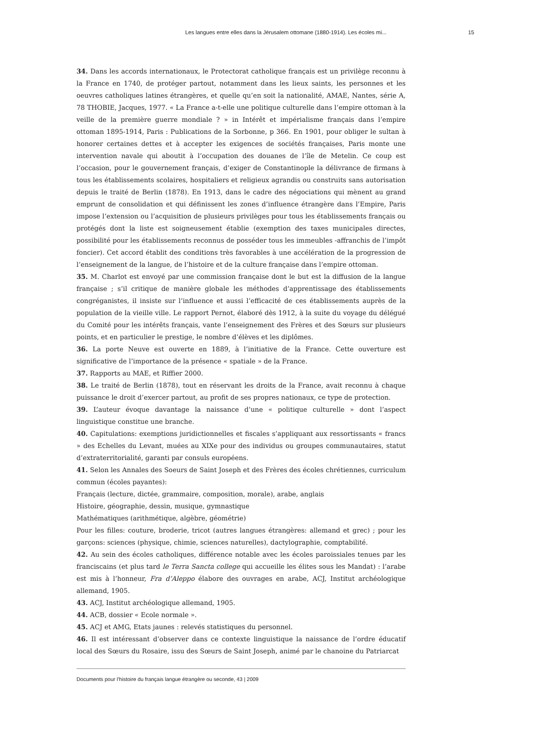Les langues entre elles dans la Jérusalem ottomane (1880-1914). Les écoles mi... 15
34. Dans les accords internationaux, le Protectorat catholique français est un privilège reconnu à la France en 1740, de protéger partout, notamment dans les lieux saints, les personnes et les oeuvres catholiques latines étrangères, et quelle qu’en soit la nationalité, AMAE, Nantes, série A, 78 THOBIE, Jacques, 1977. « La France a-t-elle une politique culturelle dans l’empire ottoman à la veille de la première guerre mondiale ? » in Intérêt et impérialisme français dans l’empire ottoman 1895-1914, Paris : Publications de la Sorbonne, p 366. En 1901, pour obliger le sultan à honorer certaines dettes et à accepter les exigences de sociétés françaises, Paris monte une intervention navale qui aboutit à l’occupation des douanes de l’île de Metelin. Ce coup est l’occasion, pour le gouvernement français, d’exiger de Constantinople la délivrance de firmans à tous les établissements scolaires, hospitaliers et religieux agrandis ou construits sans autorisation depuis le traité de Berlin (1878). En 1913, dans le cadre des négociations qui mènent au grand emprunt de consolidation et qui définissent les zones d’influence étrangère dans l’Empire, Paris impose l’extension ou l’acquisition de plusieurs privilèges pour tous les établissements français ou protégés dont la liste est soigneusement établie (exemption des taxes municipales directes, possibilité pour les établissements reconnus de posséder tous les immeubles -affranchis de l’impôt foncier). Cet accord établit des conditions très favorables à une accélération de la progression de l’enseignement de la langue, de l’histoire et de la culture française dans l’empire ottoman.
35. M. Charlot est envoyé par une commission française dont le but est la diffusion de la langue française ; s’il critique de manière globale les méthodes d’apprentissage des établissements congréganistes, il insiste sur l’influence et aussi l’efficacité de ces établissements auprès de la population de la vieille ville. Le rapport Pernot, élaboré dès 1912, à la suite du voyage du délégué du Comité pour les intérêts français, vante l’enseignement des Frères et des Sœurs sur plusieurs points, et en particulier le prestige, le nombre d’élèves et les diplômes.
36. La porte Neuve est ouverte en 1889, à l’initiative de la France. Cette ouverture est significative de l’importance de la présence « spatiale » de la France.
37. Rapports au MAE, et Riffier 2000.
38. Le traité de Berlin (1878), tout en réservant les droits de la France, avait reconnu à chaque puissance le droit d’exercer partout, au profit de ses propres nationaux, ce type de protection.
39. L’auteur évoque davantage la naissance d’une « politique culturelle » dont l’aspect linguistique constitue une branche.
40. Capitulations: exemptions juridictionnelles et fiscales s’appliquant aux ressortissants « francs » des Echelles du Levant, muées au XIXe pour des individus ou groupes communautaires, statut d’extraterritorialité, garanti par consuls européens.
41. Selon les Annales des Soeurs de Saint Joseph et des Frères des écoles chrétiennes, curriculum commun (écoles payantes):
Français (lecture, dictée, grammaire, composition, morale), arabe, anglais
Histoire, géographie, dessin, musique, gymnastique
Mathématiques (arithmétique, algèbre, géométrie)
Pour les filles: couture, broderie, tricot (autres langues étrangères: allemand et grec) ; pour les garçons: sciences (physique, chimie, sciences naturelles), dactylographie, comptabilité.
42. Au sein des écoles catholiques, différence notable avec les écoles paroissiales tenues par les franciscains (et plus tard le Terra Sancta college qui accueille les élites sous les Mandat) : l’arabe est mis à l’honneur, Fra d’Aleppo élabore des ouvrages en arabe, ACJ, Institut archéologique allemand, 1905.
43. ACJ, Institut archéologique allemand, 1905.
44. ACB, dossier « Ecole normale ».
45. ACJ et AMG, Etats jaunes : relevés statistiques du personnel.
46. Il est intéressant d’observer dans ce contexte linguistique la naissance de l’ordre éducatif local des Sœurs du Rosaire, issu des Sœurs de Saint Joseph, animé par le chanoine du Patriarcat
Documents pour l’histoire du français langue étrangère ou seconde, 43 | 2009